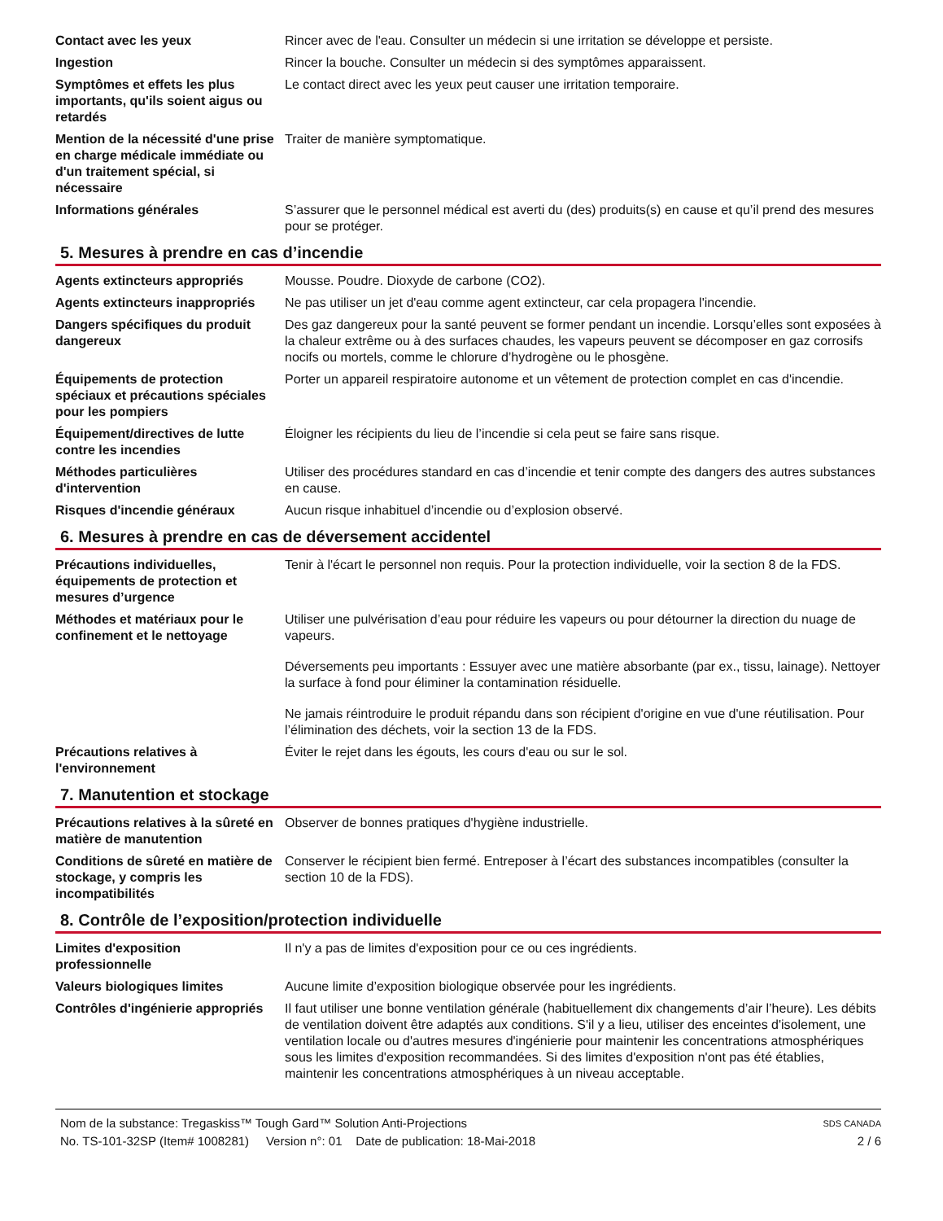| Contact avec les yeux | Rincer avec de l'eau. Consulter un médecin si une irritation se développe et persiste. |
| Ingestion | Rincer la bouche. Consulter un médecin si des symptômes apparaissent. |
| Symptômes et effets les plus importants, qu'ils soient aigus ou retardés | Le contact direct avec les yeux peut causer une irritation temporaire. |
| Mention de la nécessité d'une prise en charge médicale immédiate ou d'un traitement spécial, si nécessaire | Traiter de manière symptomatique. |
| Informations générales | S’assurer que le personnel médical est averti du (des) produits(s) en cause et qu’il prend des mesures pour se protéger. |
5. Mesures à prendre en cas d’incendie
| Agents extincteurs appropriés | Mousse. Poudre. Dioxyde de carbone (CO2). |
| Agents extincteurs inappropriés | Ne pas utiliser un jet d'eau comme agent extincteur, car cela propagera l'incendie. |
| Dangers spécifiques du produit dangereux | Des gaz dangereux pour la santé peuvent se former pendant un incendie. Lorsqu’elles sont exposées à la chaleur extrême ou à des surfaces chaudes, les vapeurs peuvent se décomposer en gaz corrosifs nocifs ou mortels, comme le chlorure d’hydrogène ou le phosgène. |
| Équipements de protection spéciaux et précautions spéciales pour les pompiers | Porter un appareil respiratoire autonome et un vêtement de protection complet en cas d'incendie. |
| Équipement/directives de lutte contre les incendies | Éloigner les récipients du lieu de l’incendie si cela peut se faire sans risque. |
| Méthodes particulières d'intervention | Utiliser des procédures standard en cas d’incendie et tenir compte des dangers des autres substances en cause. |
| Risques d'incendie généraux | Aucun risque inhabituel d’incendie ou d’explosion observé. |
6. Mesures à prendre en cas de déversement accidentel
| Précautions individuelles, équipements de protection et mesures d’urgence | Tenir à l'écart le personnel non requis. Pour la protection individuelle, voir la section 8 de la FDS. |
| Méthodes et matériaux pour le confinement et le nettoyage | Utiliser une pulvérisation d’eau pour réduire les vapeurs ou pour détourner la direction du nuage de vapeurs. Déversements peu importants : Essuyer avec une matière absorbante (par ex., tissu, lainage). Nettoyer la surface à fond pour éliminer la contamination résiduelle. Ne jamais réintroduire le produit répandu dans son récipient d'origine en vue d'une réutilisation. Pour l’élimination des déchets, voir la section 13 de la FDS. |
| Précautions relatives à l'environnement | Éviter le rejet dans les égouts, les cours d'eau ou sur le sol. |
7. Manutention et stockage
| Précautions relatives à la sûreté en matière de manutention | Observer de bonnes pratiques d'hygiène industrielle. |
| Conditions de sûreté en matière de stockage, y compris les incompatibilités | Conserver le récipient bien fermé. Entreposer à l’écart des substances incompatibles (consulter la section 10 de la FDS). |
8. Contrôle de l’exposition/protection individuelle
| Limites d'exposition professionnelle | Il n'y a pas de limites d'exposition pour ce ou ces ingrédients. |
| Valeurs biologiques limites | Aucune limite d’exposition biologique observée pour les ingrédients. |
| Contrôles d'ingénierie appropriés | Il faut utiliser une bonne ventilation générale (habituellement dix changements d’air l’heure). Les débits de ventilation doivent être adaptés aux conditions. S'il y a lieu, utiliser des enceintes d'isolement, une ventilation locale ou d'autres mesures d'ingénierie pour maintenir les concentrations atmosphériques sous les limites d'exposition recommandées. Si des limites d'exposition n'ont pas été établies, maintenir les concentrations atmosphériques à un niveau acceptable. |
Nom de la substance: Tregaskiss™ Tough Gard™ Solution Anti-Projections
No. TS-101-32SP (Item# 1008281) Version n°: 01 Date de publication: 18-Mai-2018
SDS CANADA
2 / 6